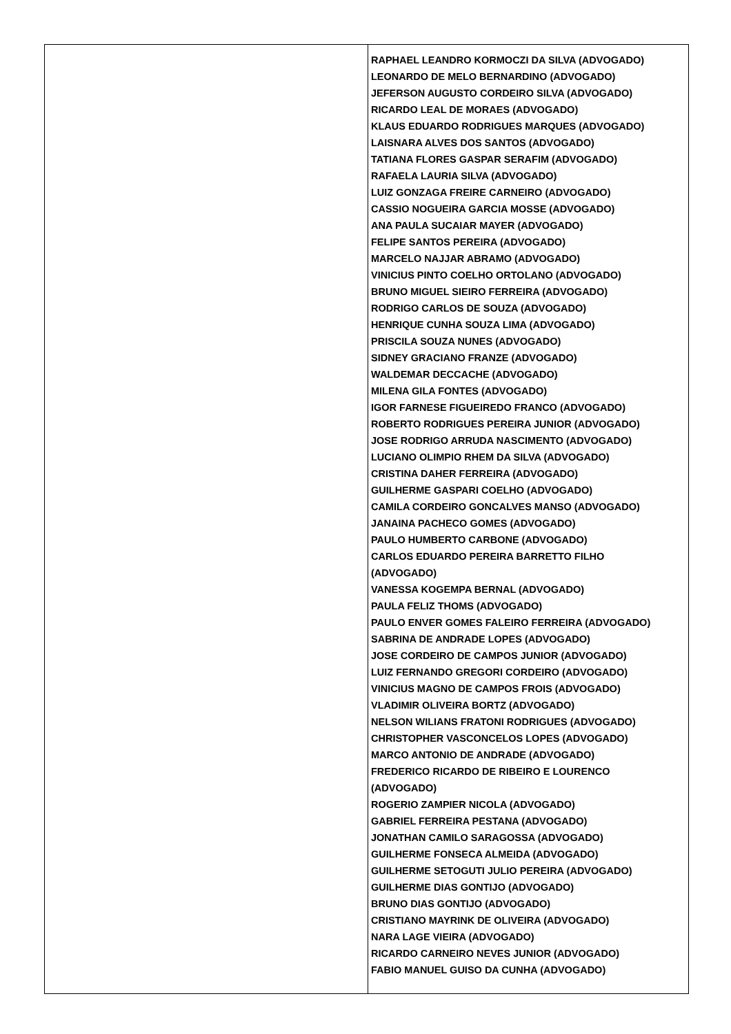| | RAPHAEL LEANDRO KORMOCZI DA SILVA (ADVOGADO) LEONARDO DE MELO BERNARDINO (ADVOGADO) JEFERSON AUGUSTO CORDEIRO SILVA (ADVOGADO) RICARDO LEAL DE MORAES (ADVOGADO) KLAUS EDUARDO RODRIGUES MARQUES (ADVOGADO) LAISNARA ALVES DOS SANTOS (ADVOGADO) TATIANA FLORES GASPAR SERAFIM (ADVOGADO) RAFAELA LAURIA SILVA (ADVOGADO) LUIZ GONZAGA FREIRE CARNEIRO (ADVOGADO) CASSIO NOGUEIRA GARCIA MOSSE (ADVOGADO) ANA PAULA SUCAIAR MAYER (ADVOGADO) FELIPE SANTOS PEREIRA (ADVOGADO) MARCELO NAJJAR ABRAMO (ADVOGADO) VINICIUS PINTO COELHO ORTOLANO (ADVOGADO) BRUNO MIGUEL SIEIRO FERREIRA (ADVOGADO) RODRIGO CARLOS DE SOUZA (ADVOGADO) HENRIQUE CUNHA SOUZA LIMA (ADVOGADO) PRISCILA SOUZA NUNES (ADVOGADO) SIDNEY GRACIANO FRANZE (ADVOGADO) WALDEMAR DECCACHE (ADVOGADO) MILENA GILA FONTES (ADVOGADO) IGOR FARNESE FIGUEIREDO FRANCO (ADVOGADO) ROBERTO RODRIGUES PEREIRA JUNIOR (ADVOGADO) JOSE RODRIGO ARRUDA NASCIMENTO (ADVOGADO) LUCIANO OLIMPIO RHEM DA SILVA (ADVOGADO) CRISTINA DAHER FERREIRA (ADVOGADO) GUILHERME GASPARI COELHO (ADVOGADO) CAMILA CORDEIRO GONCALVES MANSO (ADVOGADO) JANAINA PACHECO GOMES (ADVOGADO) PAULO HUMBERTO CARBONE (ADVOGADO) CARLOS EDUARDO PEREIRA BARRETTO FILHO (ADVOGADO) VANESSA KOGEMPA BERNAL (ADVOGADO) PAULA FELIZ THOMS (ADVOGADO) PAULO ENVER GOMES FALEIRO FERREIRA (ADVOGADO) SABRINA DE ANDRADE LOPES (ADVOGADO) JOSE CORDEIRO DE CAMPOS JUNIOR (ADVOGADO) LUIZ FERNANDO GREGORI CORDEIRO (ADVOGADO) VINICIUS MAGNO DE CAMPOS FROIS (ADVOGADO) VLADIMIR OLIVEIRA BORTZ (ADVOGADO) NELSON WILIANS FRATONI RODRIGUES (ADVOGADO) CHRISTOPHER VASCONCELOS LOPES (ADVOGADO) MARCO ANTONIO DE ANDRADE (ADVOGADO) FREDERICO RICARDO DE RIBEIRO E LOURENCO (ADVOGADO) ROGERIO ZAMPIER NICOLA (ADVOGADO) GABRIEL FERREIRA PESTANA (ADVOGADO) JONATHAN CAMILO SARAGOSSA (ADVOGADO) GUILHERME FONSECA ALMEIDA (ADVOGADO) GUILHERME SETOGUTI JULIO PEREIRA (ADVOGADO) GUILHERME DIAS GONTIJO (ADVOGADO) BRUNO DIAS GONTIJO (ADVOGADO) CRISTIANO MAYRINK DE OLIVEIRA (ADVOGADO) NARA LAGE VIEIRA (ADVOGADO) RICARDO CARNEIRO NEVES JUNIOR (ADVOGADO) FABIO MANUEL GUISO DA CUNHA (ADVOGADO) |